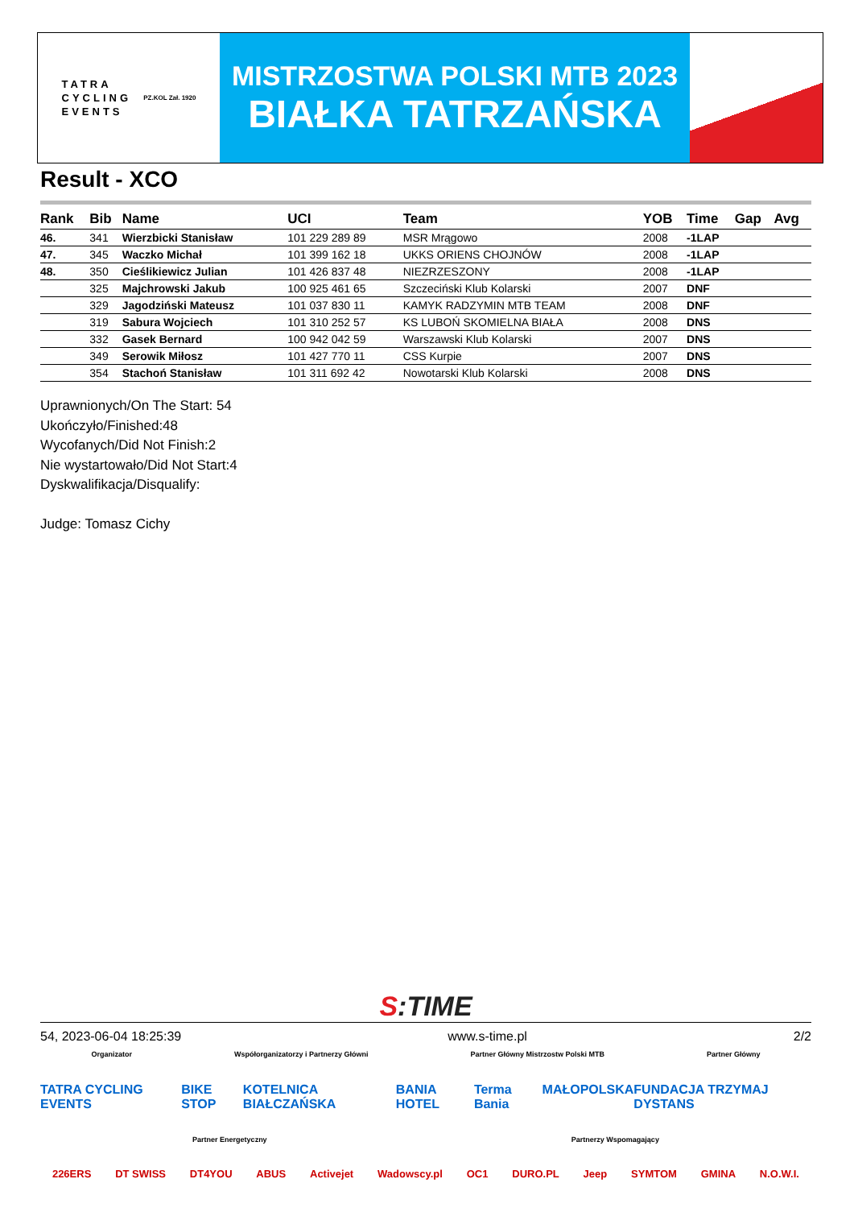TATRA
CYCLING
EVENTS
PZ.KOL Zał. 1920
MISTRZOSTWA POLSKI MTB 2023
BIAŁKA TATRZAŃSKA
Result - XCO
| Rank | Bib | Name | UCI | Team | YOB | Time | Gap | Avg |
| --- | --- | --- | --- | --- | --- | --- | --- | --- |
| 46. | 341 | Wierzbicki Stanisław | 101 229 289 89 | MSR Mrągowo | 2008 | -1LAP | | |
| 47. | 345 | Waczko Michał | 101 399 162 18 | UKKS ORIENS CHOJNÓW | 2008 | -1LAP | | |
| 48. | 350 | Cieślikiewicz Julian | 101 426 837 48 | NIEZRZESZONY | 2008 | -1LAP | | |
| | 325 | Majchrowski Jakub | 100 925 461 65 | Szczeciński Klub Kolarski | 2007 | DNF | | |
| | 329 | Jagodziński Mateusz | 101 037 830 11 | KAMYK RADZYMIN MTB TEAM | 2008 | DNF | | |
| | 319 | Sabura Wojciech | 101 310 252 57 | KS LUBOŃ SKOMIELNA BIAŁA | 2008 | DNS | | |
| | 332 | Gasek Bernard | 100 942 042 59 | Warszawski Klub Kolarski | 2007 | DNS | | |
| | 349 | Serowik Miłosz | 101 427 770 11 | CSS Kurpie | 2007 | DNS | | |
| | 354 | Stachoń Stanisław | 101 311 692 42 | Nowotarski Klub Kolarski | 2008 | DNS | | |
Uprawnionych/On The Start: 54
Ukończyło/Finished:48
Wycofanych/Did Not Finish:2
Nie wystartowało/Did Not Start:4
Dyskwalifikacja/Disqualify:
Judge: Tomasz Cichy
S:TIME
54, 2023-06-04 18:25:39 www.s-time.pl 2/2
Organizator Współorganizatorzy i Partnerzy Główni Partner Główny Mistrzostw Polski MTB Partner Główny
TATRA CYCLING EVENTS BIKE STOP KOTELNICA BIAŁCZAŃSKA BANIA HOTEL Terma Bania MAŁOPOLSKA FUNDACJA TRZYMAJ DYSTANS
Partner Energetyczny Partnerzy Wspomagający
226ERS DT SWISS DT4YOU ABUS Activejet Wadowscy.pl OC1 DURO.PL Jeep SYMTOM GMINA N.O.W.I.